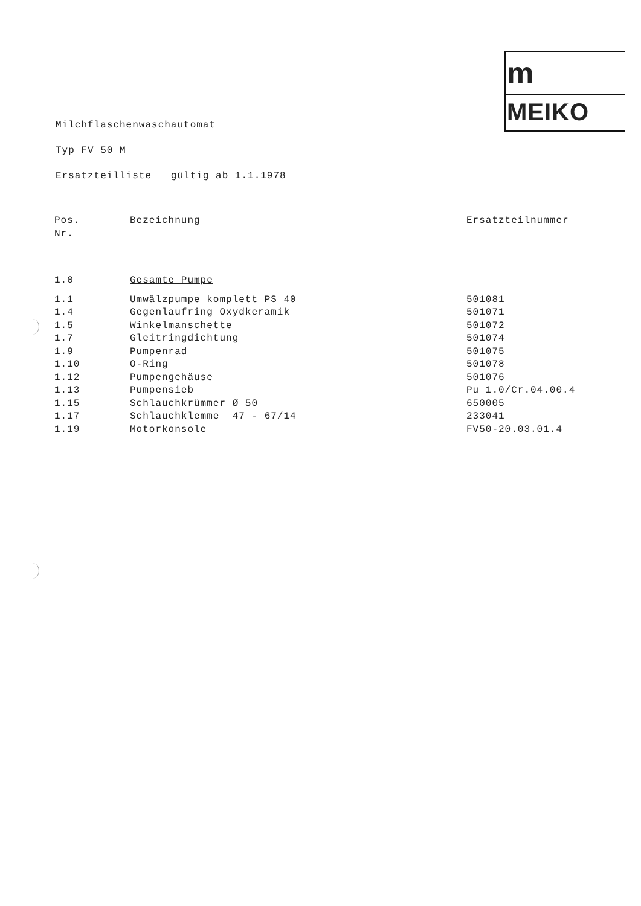m
MEIKO
Milchflaschenwaschautomat
Typ FV 50 M
Ersatzteilliste gültig ab 1.1.1978
| Pos. Nr. | Bezeichnung | Ersatzteilnummer |
| --- | --- | --- |
| 1.0 | Gesamte Pumpe | |
| 1.1 | Umwälzpumpe komplett PS 40 | 501081 |
| 1.4 | Gegenlaufring Oxydkeramik | 501071 |
| 1.5 | Winkelmanschette | 501072 |
| 1.7 | Gleitringdichtung | 501074 |
| 1.9 | Pumpenrad | 501075 |
| 1.10 | O-Ring | 501078 |
| 1.12 | Pumpengehäuse | 501076 |
| 1.13 | Pumpensieb | Pu 1.0/Cr.04.00.4 |
| 1.15 | Schlauchkrümmer Ø 50 | 650005 |
| 1.17 | Schlauchklemme 47 - 67/14 | 233041 |
| 1.19 | Motorkonsole | FV50-20.03.01.4 |